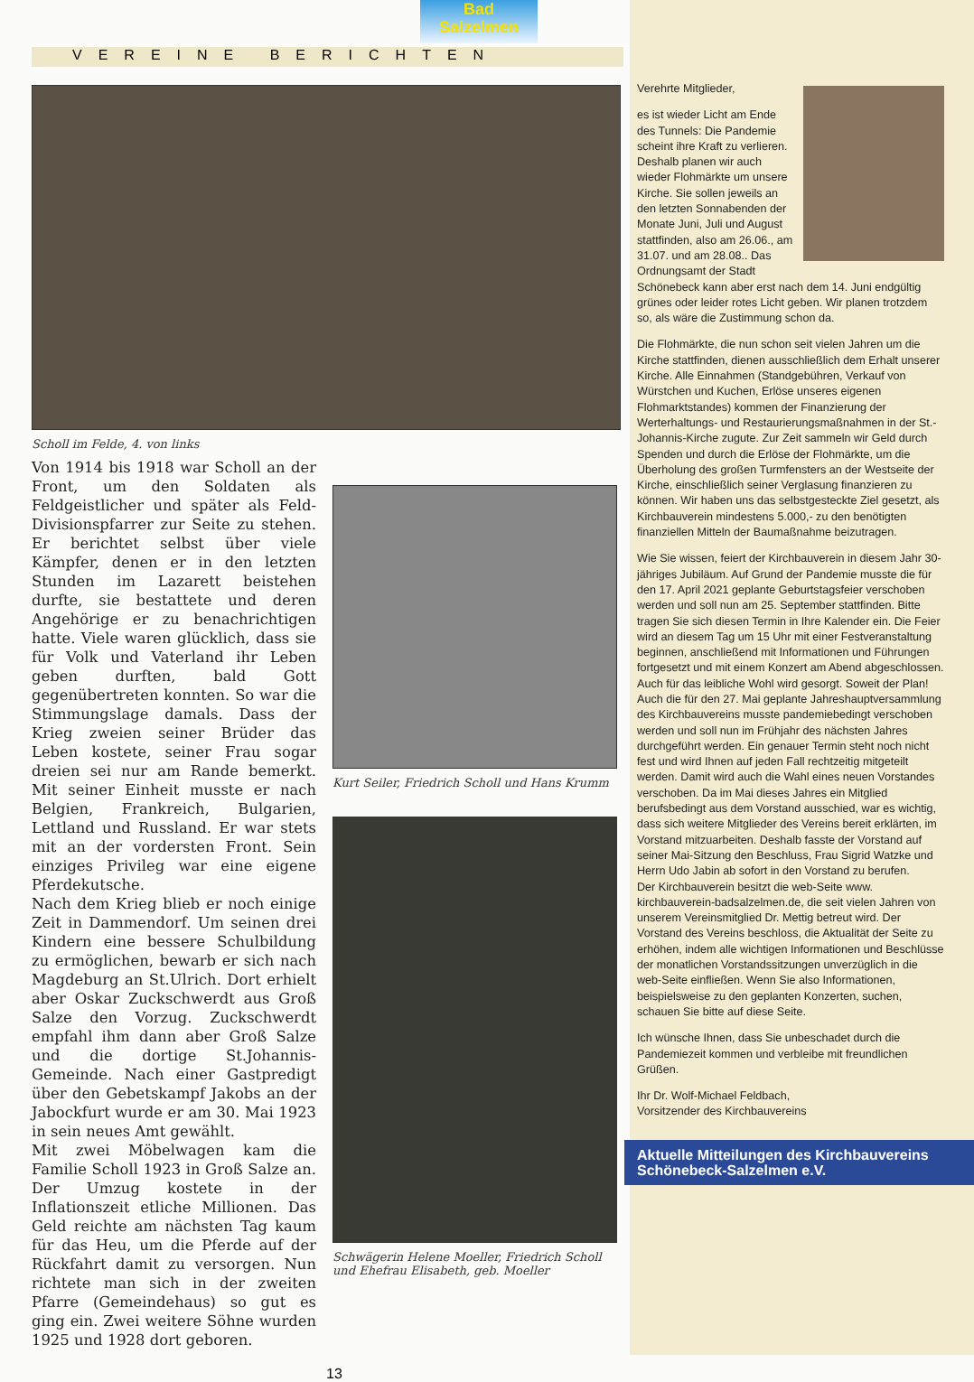Bad
Salzelmen
VEREINE BERICHTEN
Scholl im Felde, 4. von links
Von 1914 bis 1918 war Scholl an der Front, um den Soldaten als Feldgeistlicher und später als Feld-Divisionspfarrer zur Seite zu stehen. Er berichtet selbst über viele Kämpfer, denen er in den letzten Stunden im Lazarett beistehen durfte, sie bestattete und deren Angehörige er zu benachrichtigen hatte. Viele waren glücklich, dass sie für Volk und Vaterland ihr Leben geben durften, bald Gott gegenübertreten konnten. So war die Stimmungslage damals. Dass der Krieg zweien seiner Brüder das Leben kostete, seiner Frau sogar dreien sei nur am Rande bemerkt. Mit seiner Einheit musste er nach Belgien, Frankreich, Bulgarien, Lettland und Russland. Er war stets mit an der vordersten Front. Sein einziges Privileg war eine eigene Pferdekutsche.
Nach dem Krieg blieb er noch einige Zeit in Dammendorf. Um seinen drei Kindern eine bessere Schulbildung zu ermöglichen, bewarb er sich nach Magdeburg an St.Ulrich. Dort erhielt aber Oskar Zuckschwerdt aus Groß Salze den Vorzug. Zuckschwerdt empfahl ihm dann aber Groß Salze und die dortige St.Johannis-Gemeinde. Nach einer Gastpredigt über den Gebetskampf Jakobs an der Jabockfurt wurde er am 30. Mai 1923 in sein neues Amt gewählt.
Mit zwei Möbelwagen kam die Familie Scholl 1923 in Groß Salze an. Der Umzug kostete in der Inflationszeit etliche Millionen. Das Geld reichte am nächsten Tag kaum für das Heu, um die Pferde auf der Rückfahrt damit zu versorgen. Nun richtete man sich in der zweiten Pfarre (Gemeindehaus) so gut es ging ein. Zwei weitere Söhne wurden 1925 und 1928 dort geboren.
Kurt Seiler, Friedrich Scholl und Hans Krumm
Schwägerin Helene Moeller, Friedrich Scholl und Ehefrau Elisabeth, geb. Moeller
13
Verehrte Mitglieder,
es ist wieder Licht am Ende des Tunnels: Die Pandemie scheint ihre Kraft zu verlieren.
Deshalb planen wir auch wieder Flohmärkte um unsere Kirche. Sie sollen jeweils an den letzten Sonnabenden der Monate Juni, Juli und August stattfinden, also am 26.06., am 31.07. und am 28.08.. Das Ordnungsamt der Stadt Schönebeck kann aber erst nach dem 14. Juni endgültig grünes oder leider rotes Licht geben. Wir planen trotzdem so, als wäre die Zustimmung schon da.
Die Flohmärkte, die nun schon seit vielen Jahren um die Kirche stattfinden, dienen ausschließlich dem Erhalt unserer Kirche. Alle Einnahmen (Standgebühren, Verkauf von Würstchen und Kuchen, Erlöse unseres eigenen Flohmarktstandes) kommen der Finanzierung der Werterhaltungs- und Restaurierungsmaßnahmen in der St.-Johannis-Kirche zugute. Zur Zeit sammeln wir Geld durch Spenden und durch die Erlöse der Flohmärkte, um die Überholung des großen Turmfensters an der Westseite der Kirche, einschließlich seiner Verglasung finanzieren zu können. Wir haben uns das selbstgesteckte Ziel gesetzt, als Kirchbauverein mindestens 5.000,- zu den benötigten finanziellen Mitteln der Baumaßnahme beizutragen.
Wie Sie wissen, feiert der Kirchbauverein in diesem Jahr 30-jähriges Jubiläum. Auf Grund der Pandemie musste die für den 17. April 2021 geplante Geburtstagsfeier verschoben werden und soll nun am 25. September stattfinden. Bitte tragen Sie sich diesen Termin in Ihre Kalender ein. Die Feier wird an diesem Tag um 15 Uhr mit einer Festveranstaltung beginnen, anschließend mit Informationen und Führungen fortgesetzt und mit einem Konzert am Abend abgeschlossen. Auch für das leibliche Wohl wird gesorgt. Soweit der Plan!
Auch die für den 27. Mai geplante Jahreshauptversammlung des Kirchbauvereins musste pandemiebedingt verschoben werden und soll nun im Frühjahr des nächsten Jahres durchgeführt werden. Ein genauer Termin steht noch nicht fest und wird Ihnen auf jeden Fall rechtzeitig mitgeteilt werden. Damit wird auch die Wahl eines neuen Vorstandes verschoben. Da im Mai dieses Jahres ein Mitglied berufsbedingt aus dem Vorstand ausschied, war es wichtig, dass sich weitere Mitglieder des Vereins bereit erklärten, im Vorstand mitzuarbeiten. Deshalb fasste der Vorstand auf seiner Mai-Sitzung den Beschluss, Frau Sigrid Watzke und Herrn Udo Jabin ab sofort in den Vorstand zu berufen.
Der Kirchbauverein besitzt die web-Seite www. kirchbauverein-badsalzelmen.de, die seit vielen Jahren von unserem Vereinsmitglied Dr. Mettig betreut wird. Der Vorstand des Vereins beschloss, die Aktualität der Seite zu erhöhen, indem alle wichtigen Informationen und Beschlüsse der monatlichen Vorstandssitzungen unverzüglich in die web-Seite einfließen. Wenn Sie also Informationen, beispielsweise zu den geplanten Konzerten, suchen, schauen Sie bitte auf diese Seite.
Ich wünsche Ihnen, dass Sie unbeschadet durch die Pandemiezeit kommen und verbleibe mit freundlichen Grüßen.
Ihr Dr. Wolf-Michael Feldbach,
Vorsitzender des Kirchbauvereins
Aktuelle Mitteilungen des Kirchbauvereins Schönebeck-Salzelmen e.V.